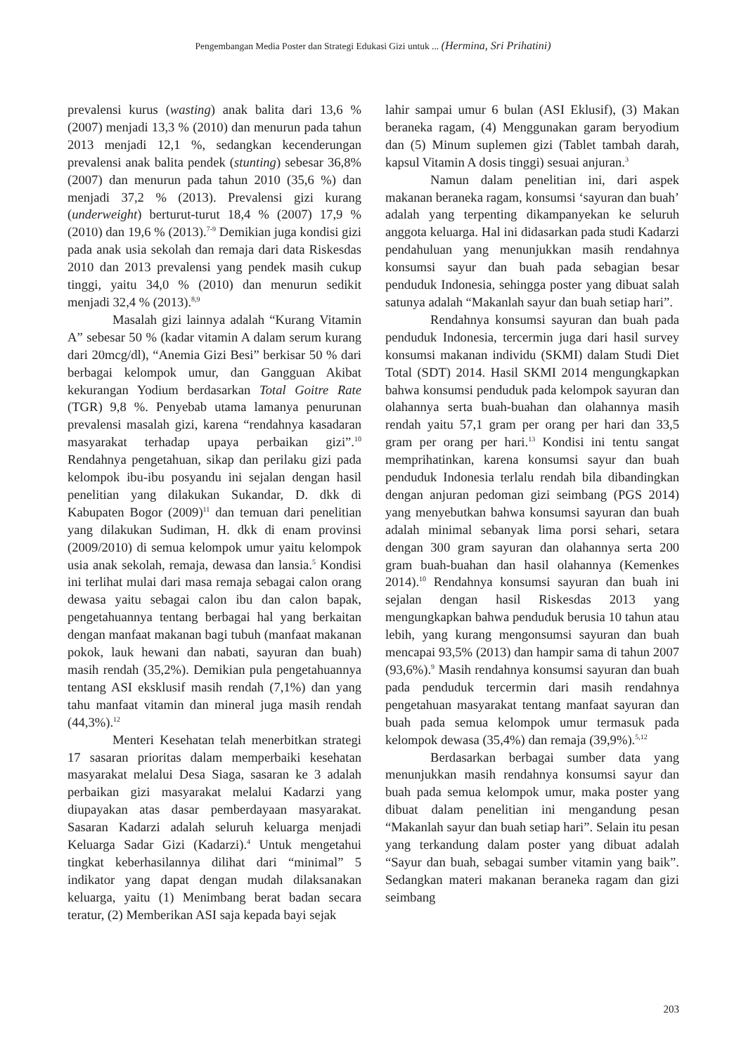Pengembangan Media Poster dan Strategi Edukasi Gizi untuk ... (Hermina, Sri Prihatini)
prevalensi kurus (wasting) anak balita dari 13,6 % (2007) menjadi 13,3 % (2010) dan menurun pada tahun 2013 menjadi 12,1 %, sedangkan kecenderungan prevalensi anak balita pendek (stunting) sebesar 36,8% (2007) dan menurun pada tahun 2010 (35,6 %) dan menjadi 37,2 % (2013). Prevalensi gizi kurang (underweight) berturut-turut 18,4 % (2007) 17,9 % (2010) dan 19,6 % (2013).<sup>7-9</sup> Demikian juga kondisi gizi pada anak usia sekolah dan remaja dari data Riskesdas 2010 dan 2013 prevalensi yang pendek masih cukup tinggi, yaitu 34,0 % (2010) dan menurun sedikit menjadi 32,4 % (2013).<sup>8,9</sup>
Masalah gizi lainnya adalah “Kurang Vitamin A” sebesar 50 % (kadar vitamin A dalam serum kurang dari 20mcg/dl), “Anemia Gizi Besi” berkisar 50 % dari berbagai kelompok umur, dan Gangguan Akibat kekurangan Yodium berdasarkan Total Goitre Rate (TGR) 9,8 %. Penyebab utama lamanya penurunan prevalensi masalah gizi, karena “rendahnya kasadaran masyarakat terhadap upaya perbaikan gizi”.<sup>10</sup> Rendahnya pengetahuan, sikap dan perilaku gizi pada kelompok ibu-ibu posyandu ini sejalan dengan hasil penelitian yang dilakukan Sukandar, D. dkk di Kabupaten Bogor (2009)<sup>11</sup> dan temuan dari penelitian yang dilakukan Sudiman, H. dkk di enam provinsi (2009/2010) di semua kelompok umur yaitu kelompok usia anak sekolah, remaja, dewasa dan lansia.<sup>5</sup> Kondisi ini terlihat mulai dari masa remaja sebagai calon orang dewasa yaitu sebagai calon ibu dan calon bapak, pengetahuannya tentang berbagai hal yang berkaitan dengan manfaat makanan bagi tubuh (manfaat makanan pokok, lauk hewani dan nabati, sayuran dan buah) masih rendah (35,2%). Demikian pula pengetahuannya tentang ASI eksklusif masih rendah (7,1%) dan yang tahu manfaat vitamin dan mineral juga masih rendah (44,3%).<sup>12</sup>
Menteri Kesehatan telah menerbitkan strategi 17 sasaran prioritas dalam memperbaiki kesehatan masyarakat melalui Desa Siaga, sasaran ke 3 adalah perbaikan gizi masyarakat melalui Kadarzi yang diupayakan atas dasar pemberdayaan masyarakat. Sasaran Kadarzi adalah seluruh keluarga menjadi Keluarga Sadar Gizi (Kadarzi).<sup>4</sup> Untuk mengetahui tingkat keberhasilannya dilihat dari “minimal” 5 indikator yang dapat dengan mudah dilaksanakan keluarga, yaitu (1) Menimbang berat badan secara teratur, (2) Memberikan ASI saja kepada bayi sejak
lahir sampai umur 6 bulan (ASI Eklusif), (3) Makan beraneka ragam, (4) Menggunakan garam beryodium dan (5) Minum suplemen gizi (Tablet tambah darah, kapsul Vitamin A dosis tinggi) sesuai anjuran.<sup>3</sup>
Namun dalam penelitian ini, dari aspek makanan beraneka ragam, konsumsi ‘sayuran dan buah’ adalah yang terpenting dikampanyekan ke seluruh anggota keluarga. Hal ini didasarkan pada studi Kadarzi pendahuluan yang menunjukkan masih rendahnya konsumsi sayur dan buah pada sebagian besar penduduk Indonesia, sehingga poster yang dibuat salah satunya adalah “Makanlah sayur dan buah setiap hari”.
Rendahnya konsumsi sayuran dan buah pada penduduk Indonesia, tercermin juga dari hasil survey konsumsi makanan individu (SKMI) dalam Studi Diet Total (SDT) 2014. Hasil SKMI 2014 mengungkapkan bahwa konsumsi penduduk pada kelompok sayuran dan olahannya serta buah-buahan dan olahannya masih rendah yaitu 57,1 gram per orang per hari dan 33,5 gram per orang per hari.<sup>13</sup> Kondisi ini tentu sangat memprihatinkan, karena konsumsi sayur dan buah penduduk Indonesia terlalu rendah bila dibandingkan dengan anjuran pedoman gizi seimbang (PGS 2014) yang menyebutkan bahwa konsumsi sayuran dan buah adalah minimal sebanyak lima porsi sehari, setara dengan 300 gram sayuran dan olahannya serta 200 gram buah-buahan dan hasil olahannya (Kemenkes 2014).<sup>10</sup> Rendahnya konsumsi sayuran dan buah ini sejalan dengan hasil Riskesdas 2013 yang mengungkapkan bahwa penduduk berusia 10 tahun atau lebih, yang kurang mengonsumsi sayuran dan buah mencapai 93,5% (2013) dan hampir sama di tahun 2007 (93,6%).<sup>9</sup> Masih rendahnya konsumsi sayuran dan buah pada penduduk tercermin dari masih rendahnya pengetahuan masyarakat tentang manfaat sayuran dan buah pada semua kelompok umur termasuk pada kelompok dewasa (35,4%) dan remaja (39,9%).<sup>5,12</sup>
Berdasarkan berbagai sumber data yang menunjukkan masih rendahnya konsumsi sayur dan buah pada semua kelompok umur, maka poster yang dibuat dalam penelitian ini mengandung pesan “Makanlah sayur dan buah setiap hari”. Selain itu pesan yang terkandung dalam poster yang dibuat adalah “Sayur dan buah, sebagai sumber vitamin yang baik”. Sedangkan materi makanan beraneka ragam dan gizi seimbang
203